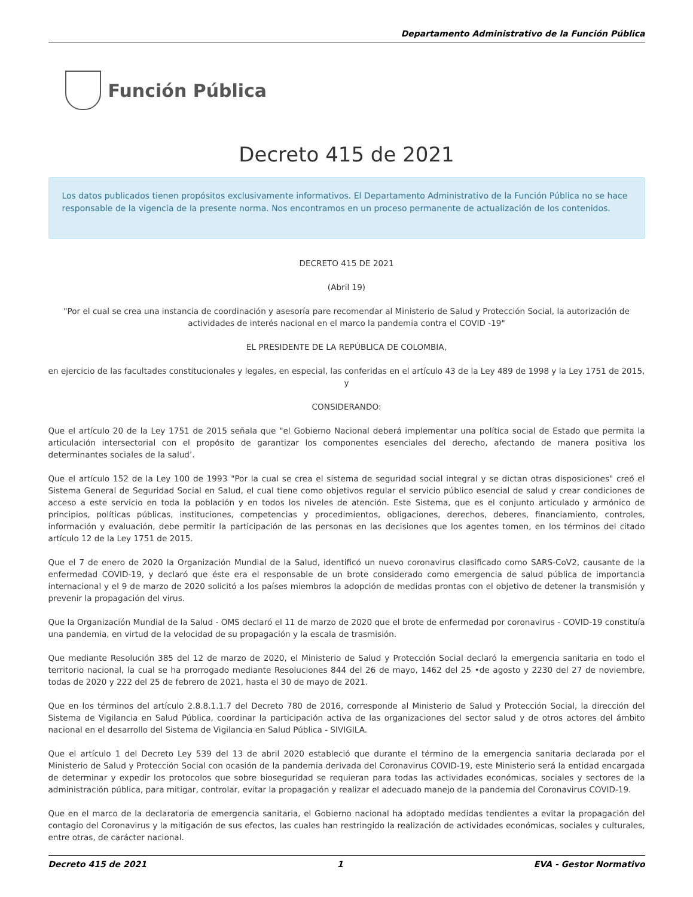Departamento Administrativo de la Función Pública
Función Pública
Decreto 415 de 2021
Los datos publicados tienen propósitos exclusivamente informativos. El Departamento Administrativo de la Función Pública no se hace responsable de la vigencia de la presente norma. Nos encontramos en un proceso permanente de actualización de los contenidos.
DECRETO 415 DE 2021
(Abril 19)
"Por el cual se crea una instancia de coordinación y asesoría pare recomendar al Ministerio de Salud y Protección Social, la autorización de actividades de interés nacional en el marco la pandemia contra el COVID -19"
EL PRESIDENTE DE LA REPÚBLICA DE COLOMBIA,
en ejercicio de las facultades constitucionales y legales, en especial, las conferidas en el artículo 43 de la Ley 489 de 1998 y la Ley 1751 de 2015, y
CONSIDERANDO:
Que el artículo 20 de la Ley 1751 de 2015 señala que "el Gobierno Nacional deberá implementar una política social de Estado que permita la articulación intersectorial con el propósito de garantizar los componentes esenciales del derecho, afectando de manera positiva los determinantes sociales de la salud’.
Que el artículo 152 de la Ley 100 de 1993 "Por la cual se crea el sistema de seguridad social integral y se dictan otras disposiciones" creó el Sistema General de Seguridad Social en Salud, el cual tiene como objetivos regular el servicio público esencial de salud y crear condiciones de acceso a este servicio en toda la población y en todos los niveles de atención. Este Sistema, que es el conjunto articulado y armónico de principios, políticas públicas, instituciones, competencias y procedimientos, obligaciones, derechos, deberes, financiamiento, controles, información y evaluación, debe permitir la participación de las personas en las decisiones que los agentes tomen, en los términos del citado artículo 12 de la Ley 1751 de 2015.
Que el 7 de enero de 2020 la Organización Mundial de la Salud, identificó un nuevo coronavirus clasificado como SARS-CoV2, causante de la enfermedad COVID-19, y declaró que éste era el responsable de un brote considerado como emergencia de salud pública de importancia internacional y el 9 de marzo de 2020 solicitó a los países miembros la adopción de medidas prontas con el objetivo de detener la transmisión y prevenir la propagación del virus.
Que la Organización Mundial de la Salud - OMS declaró el 11 de marzo de 2020 que el brote de enfermedad por coronavirus - COVID-19 constituía una pandemia, en virtud de la velocidad de su propagación y la escala de trasmisión.
Que mediante Resolución 385 del 12 de marzo de 2020, el Ministerio de Salud y Protección Social declaró la emergencia sanitaria en todo el territorio nacional, la cual se ha prorrogado mediante Resoluciones 844 del 26 de mayo, 1462 del 25 •de agosto y 2230 del 27 de noviembre, todas de 2020 y 222 del 25 de febrero de 2021, hasta el 30 de mayo de 2021.
Que en los términos del artículo 2.8.8.1.1.7 del Decreto 780 de 2016, corresponde al Ministerio de Salud y Protección Social, la dirección del Sistema de Vigilancia en Salud Pública, coordinar la participación activa de las organizaciones del sector salud y de otros actores del ámbito nacional en el desarrollo del Sistema de Vigilancia en Salud Pública - SIVIGILA.
Que el artículo 1 del Decreto Ley 539 del 13 de abril 2020 estableció que durante el término de la emergencia sanitaria declarada por el Ministerio de Salud y Protección Social con ocasión de la pandemia derivada del Coronavirus COVID-19, este Ministerio será la entidad encargada de determinar y expedir los protocolos que sobre bioseguridad se requieran para todas las actividades económicas, sociales y sectores de la administración pública, para mitigar, controlar, evitar la propagación y realizar el adecuado manejo de la pandemia del Coronavirus COVID-19.
Que en el marco de la declaratoria de emergencia sanitaria, el Gobierno nacional ha adoptado medidas tendientes a evitar la propagación del contagio del Coronavirus y la mitigación de sus efectos, las cuales han restringido la realización de actividades económicas, sociales y culturales, entre otras, de carácter nacional.
Decreto 415 de 2021 1 EVA - Gestor Normativo